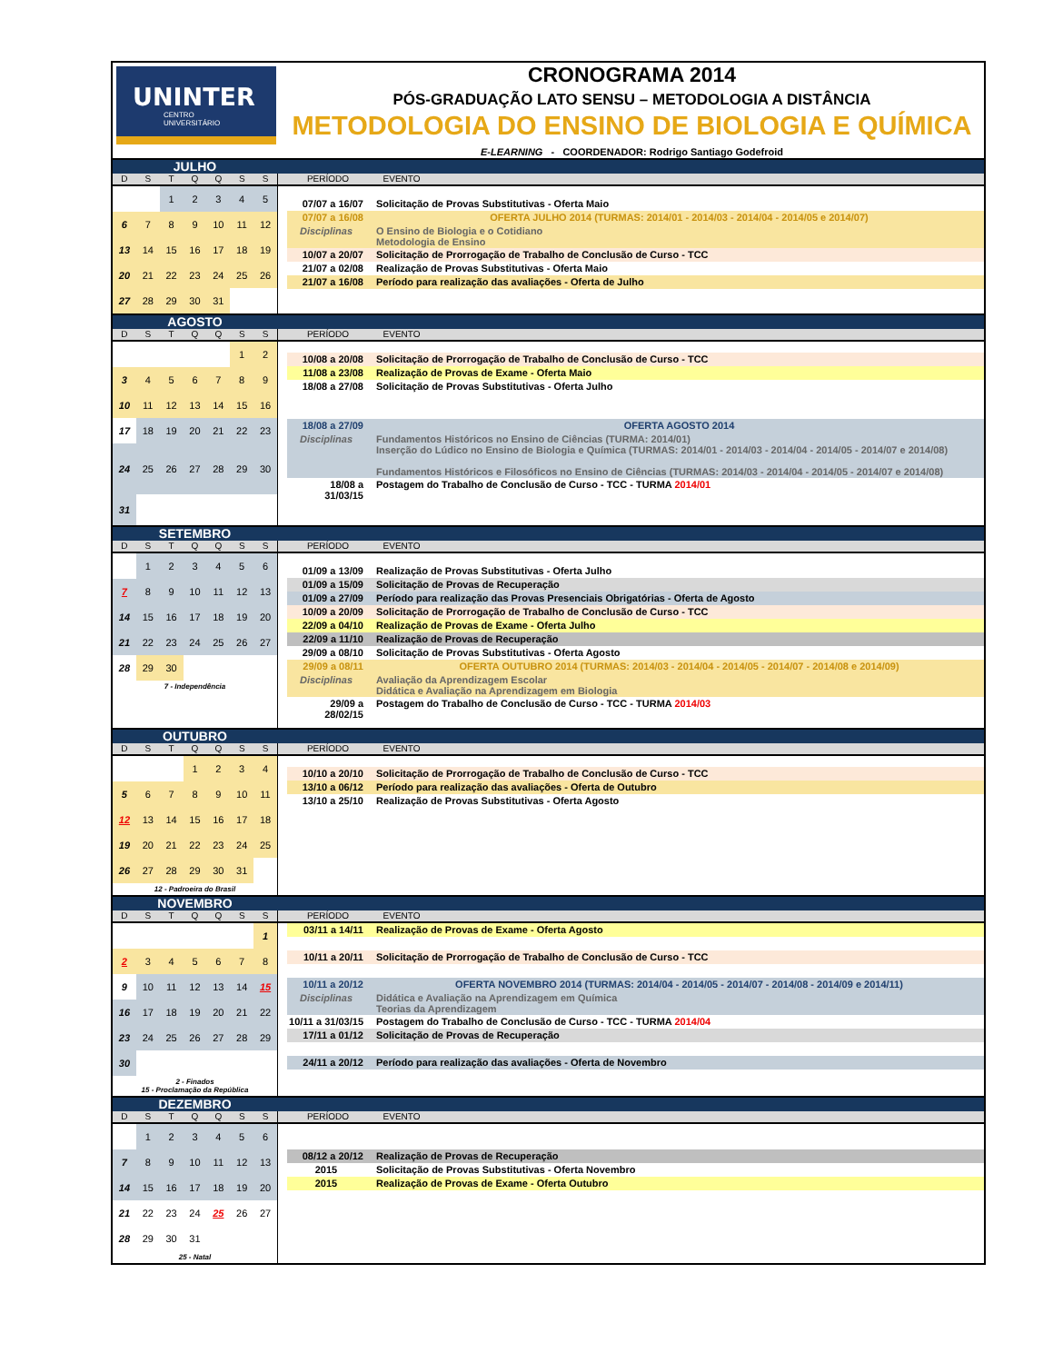UNINTER
CENTRO
UNIVERSITÁRIO
CRONOGRAMA 2014
PÓS-GRADUAÇÃO LATO SENSU – METODOLOGIA A DISTÂNCIA
METODOLOGIA DO ENSINO DE BIOLOGIA E QUÍMICA
E-LEARNING - COORDENADOR: Rodrigo Santiago Godefroid
JULHO
D S T Q Q S S PERÍODO EVENTO
| | | 1 | 2 | 3 | 4 | 5 |
| 6 | 7 | 8 | 9 | 10 | 11 | 12 |
| 13 | 14 | 15 | 16 | 17 | 18 | 19 |
| 20 | 21 | 22 | 23 | 24 | 25 | 26 |
| 27 | 28 | 29 | 30 | 31 | | |
| 07/07 a 16/07 | Solicitação de Provas Substitutivas - Oferta Maio |
| 07/07 a 16/08 | OFERTA JULHO 2014 (TURMAS: 2014/01 - 2014/03 - 2014/04 - 2014/05 e 2014/07) |
| Disciplinas | O Ensino de Biologia e o Cotidiano Metodologia de Ensino |
| 10/07 a 20/07 | Solicitação de Prorrogação de Trabalho de Conclusão de Curso - TCC |
| 21/07 a 02/08 | Realização de Provas Substitutivas - Oferta Maio |
| 21/07 a 16/08 | Período para realização das avaliações - Oferta de Julho |
AGOSTO
D S T Q Q S S PERÍODO EVENTO
| | | | | | 1 | 2 |
| 3 | 4 | 5 | 6 | 7 | 8 | 9 |
| 10 | 11 | 12 | 13 | 14 | 15 | 16 |
| 17 | 18 | 19 | 20 | 21 | 22 | 23 |
| 24 | 25 | 26 | 27 | 28 | 29 | 30 |
| 31 | | | | | | |
| 10/08 a 20/08 | Solicitação de Prorrogação de Trabalho de Conclusão de Curso - TCC |
| 11/08 a 23/08 | Realização de Provas de Exame - Oferta Maio |
| 18/08 a 27/08 | Solicitação de Provas Substitutivas - Oferta Julho |
| 18/08 a 27/09 | OFERTA AGOSTO 2014 |
| Disciplinas | Fundamentos Históricos no Ensino de Ciências (TURMA: 2014/01) Inserção do Lúdico no Ensino de Biologia e Química (TURMAS: 2014/01 - 2014/03 - 2014/04 - 2014/05 - 2014/07 e 2014/08) Fundamentos Históricos e Filosóficos no Ensino de Ciências (TURMAS: 2014/03 - 2014/04 - 2014/05 - 2014/07 e 2014/08) |
| 18/08 a 31/03/15 | Postagem do Trabalho de Conclusão de Curso - TCC - TURMA 2014/01 |
SETEMBRO
D S T Q Q S S PERÍODO EVENTO
| | 1 | 2 | 3 | 4 | 5 | 6 |
| 7 | 8 | 9 | 10 | 11 | 12 | 13 |
| 14 | 15 | 16 | 17 | 18 | 19 | 20 |
| 21 | 22 | 23 | 24 | 25 | 26 | 27 |
| 28 | 29 | 30 | | | | |
7 - Independência
| 01/09 a 13/09 | Realização de Provas Substitutivas - Oferta Julho |
| 01/09 a 15/09 | Solicitação de Provas de Recuperação |
| 01/09 a 27/09 | Período para realização das Provas Presenciais Obrigatórias - Oferta de Agosto |
| 10/09 a 20/09 | Solicitação de Prorrogação de Trabalho de Conclusão de Curso - TCC |
| 22/09 a 04/10 | Realização de Provas de Exame - Oferta Julho |
| 22/09 a 11/10 | Realização de Provas de Recuperação |
| 29/09 a 08/10 | Solicitação de Provas Substitutivas - Oferta Agosto |
| 29/09 a 08/11 | OFERTA OUTUBRO 2014 (TURMAS: 2014/03 - 2014/04 - 2014/05 - 2014/07 - 2014/08 e 2014/09) |
| Disciplinas | Avaliação da Aprendizagem Escolar Didática e Avaliação na Aprendizagem em Biologia |
| 29/09 a 28/02/15 | Postagem do Trabalho de Conclusão de Curso - TCC - TURMA 2014/03 |
OUTUBRO
D S T Q Q S S PERÍODO EVENTO
| | | | 1 | 2 | 3 | 4 |
| 5 | 6 | 7 | 8 | 9 | 10 | 11 |
| 12 | 13 | 14 | 15 | 16 | 17 | 18 |
| 19 | 20 | 21 | 22 | 23 | 24 | 25 |
| 26 | 27 | 28 | 29 | 30 | 31 | |
12 - Padroeira do Brasil
| 10/10 a 20/10 | Solicitação de Prorrogação de Trabalho de Conclusão de Curso - TCC |
| 13/10 a 06/12 | Período para realização das avaliações - Oferta de Outubro |
| 13/10 a 25/10 | Realização de Provas Substitutivas - Oferta Agosto |
NOVEMBRO
D S T Q Q S S PERÍODO EVENTO
| | | | | | | 1 |
| 2 | 3 | 4 | 5 | 6 | 7 | 8 |
| 9 | 10 | 11 | 12 | 13 | 14 | 15 |
| 16 | 17 | 18 | 19 | 20 | 21 | 22 |
| 23 | 24 | 25 | 26 | 27 | 28 | 29 |
| 30 | | | | | | |
2 - Finados
15 - Proclamação da República
| 03/11 a 14/11 | Realização de Provas de Exame - Oferta Agosto |
| 10/11 a 20/11 | Solicitação de Prorrogação de Trabalho de Conclusão de Curso - TCC |
| 10/11 a 20/12 | OFERTA NOVEMBRO 2014 (TURMAS: 2014/04 - 2014/05 - 2014/07 - 2014/08 - 2014/09 e 2014/11) |
| Disciplinas | Didática e Avaliação na Aprendizagem em Química Teorias da Aprendizagem |
| 10/11 a 31/03/15 | Postagem do Trabalho de Conclusão de Curso - TCC - TURMA 2014/04 |
| 17/11 a 01/12 | Solicitação de Provas de Recuperação |
| 24/11 a 20/12 | Período para realização das avaliações - Oferta de Novembro |
DEZEMBRO
D S T Q Q S S PERÍODO EVENTO
| | 1 | 2 | 3 | 4 | 5 | 6 |
| 7 | 8 | 9 | 10 | 11 | 12 | 13 |
| 14 | 15 | 16 | 17 | 18 | 19 | 20 |
| 21 | 22 | 23 | 24 | 25 | 26 | 27 |
| 28 | 29 | 30 | 31 | | | |
25 - Natal
| 08/12 a 20/12 | Realização de Provas de Recuperação |
| 2015 | Solicitação de Provas Substitutivas - Oferta Novembro |
| 2015 | Realização de Provas de Exame - Oferta Outubro |